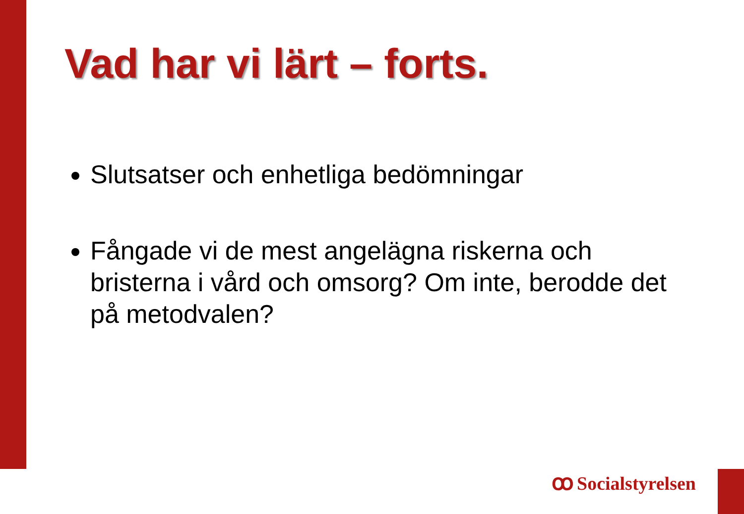Vad har vi lärt – forts.
Slutsatser och enhetliga bedömningar
Fångade vi de mest angelägna riskerna och bristerna i vård och omsorg? Om inte, berodde det på metodvalen?
ꝏ Socialstyrelsen